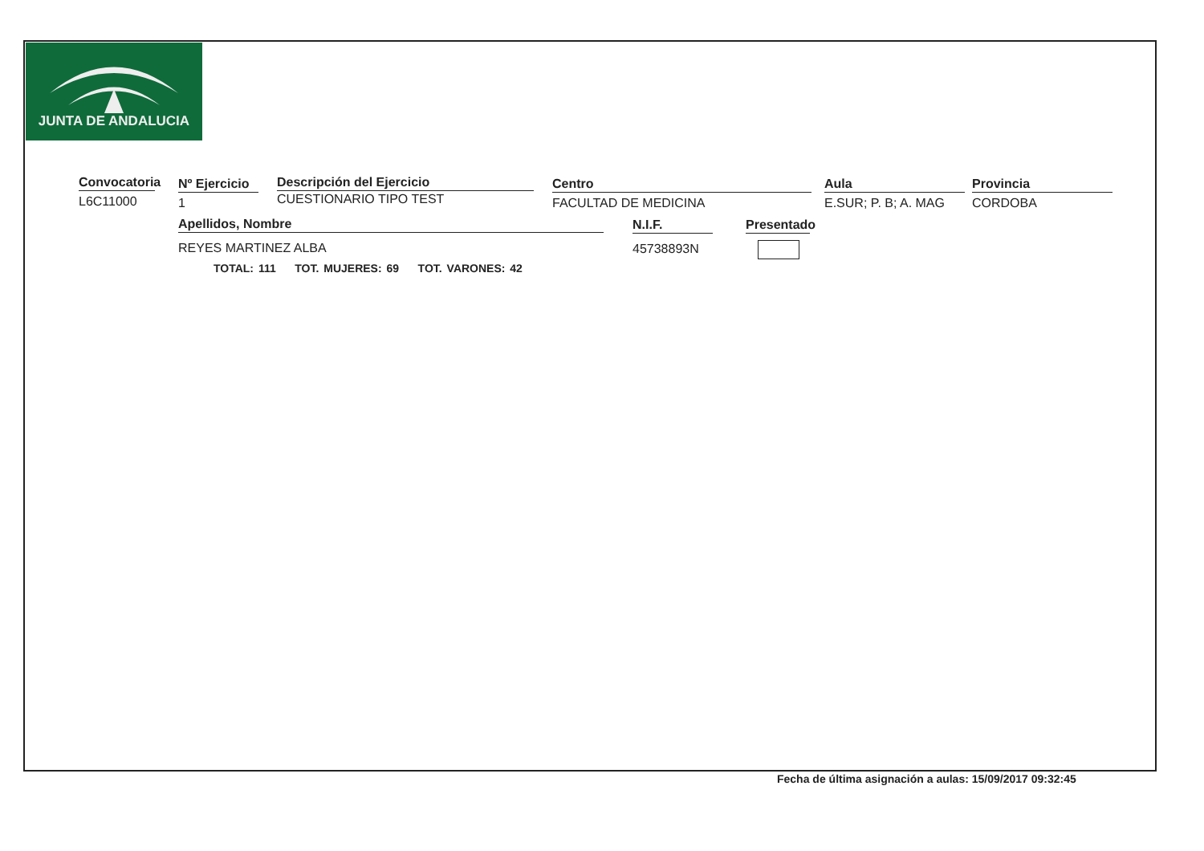JUNTA DE ANDALUCIA
Convocatoria
L6C11000
Nº Ejercicio
1
Descripción del Ejercicio
CUESTIONARIO TIPO TEST
Centro
FACULTAD DE MEDICINA
Aula
E.SUR; P. B; A. MAG
Provincia
CORDOBA
Apellidos, Nombre
REYES MARTINEZ ALBA
N.I.F.
45738893N
Presentado
TOTAL: 111 TOT. MUJERES: 69 TOT. VARONES: 42
Fecha de última asignación a aulas: 15/09/2017 09:32:45